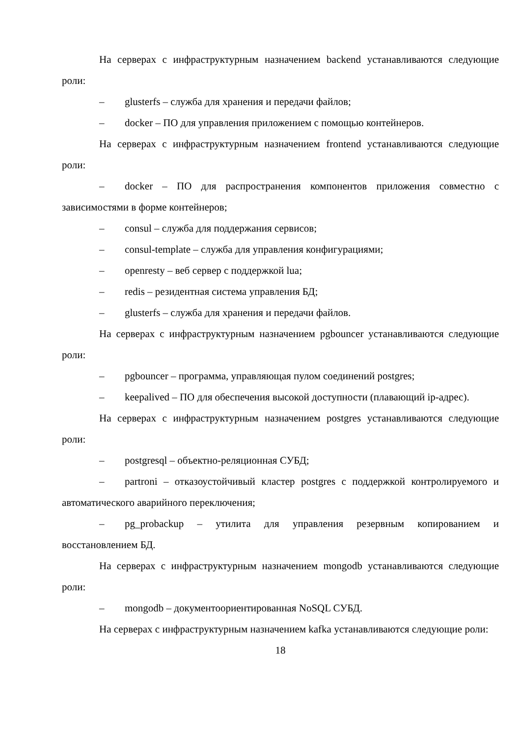На серверах с инфраструктурным назначением backend устанавливаются следующие роли:
– glusterfs – служба для хранения и передачи файлов;
– docker – ПО для управления приложением с помощью контейнеров.
На серверах с инфраструктурным назначением frontend устанавливаются следующие роли:
– docker – ПО для распространения компонентов приложения совместно с зависимостями в форме контейнеров;
– consul – служба для поддержания сервисов;
– consul-template – служба для управления конфигурациями;
– openresty – веб сервер с поддержкой lua;
– redis – резидентная система управления БД;
– glusterfs – служба для хранения и передачи файлов.
На серверах с инфраструктурным назначением pgbouncer устанавливаются следующие роли:
– pgbouncer – программа, управляющая пулом соединений postgres;
– keepalived – ПО для обеспечения высокой доступности (плавающий ip-адрес).
На серверах с инфраструктурным назначением postgres устанавливаются следующие роли:
– postgresql – объектно-реляционная СУБД;
– partroni – отказоустойчивый кластер postgres с поддержкой контролируемого и автоматического аварийного переключения;
– pg_probackup – утилита для управления резервным копированием и восстановлением БД.
На серверах с инфраструктурным назначением mongodb устанавливаются следующие роли:
– mongodb – документоориентированная NoSQL СУБД.
На серверах с инфраструктурным назначением kafka устанавливаются следующие роли:
18